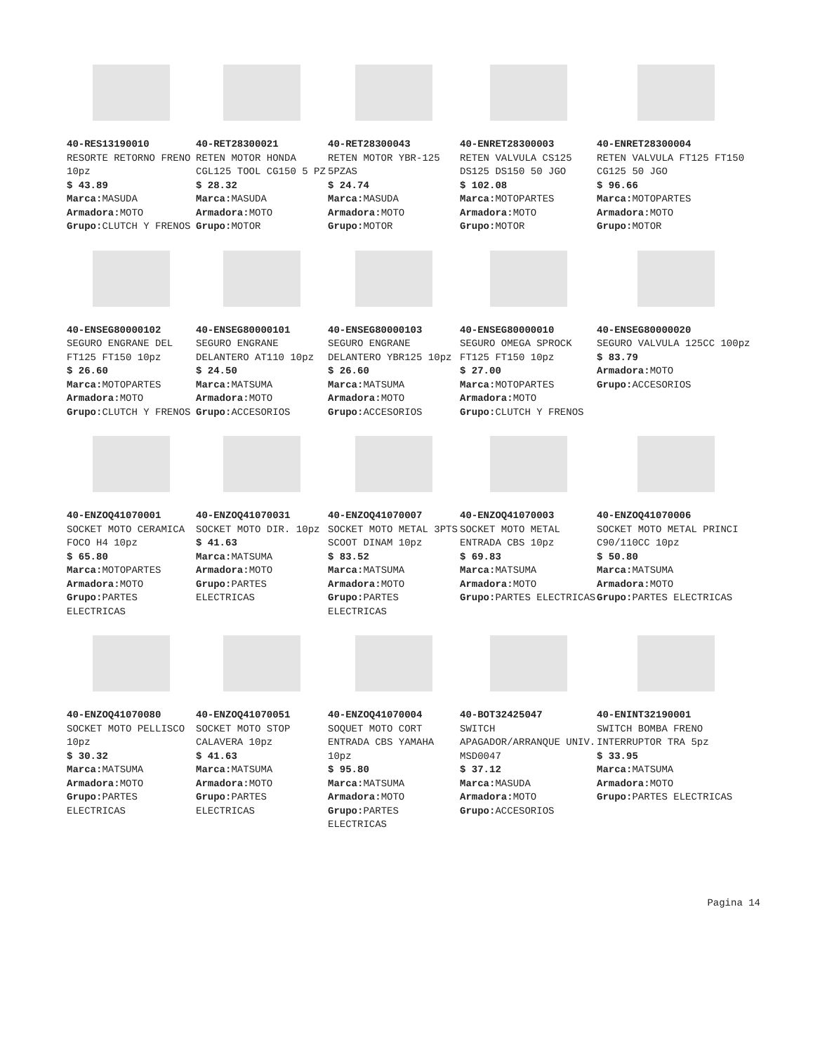40-RES13190010
RESORTE RETORNO FRENO 10pz
$ 43.89
Marca: MASUDA
Armadora: MOTO
Grupo: CLUTCH Y FRENOS
40-RET28300021
RETEN MOTOR HONDA CGL125 TOOL CG150 5 PZ
$ 28.32
Marca: MASUDA
Armadora: MOTO
Grupo: MOTOR
40-RET28300043
RETEN MOTOR YBR-125 5PZAS
$ 24.74
Marca: MASUDA
Armadora: MOTO
Grupo: MOTOR
40-ENRET28300003
RETEN VALVULA CS125 DS125 DS150 50 JGO
$ 102.08
Marca: MOTOPARTES
Armadora: MOTO
Grupo: MOTOR
40-ENRET28300004
RETEN VALVULA FT125 FT150 CG125 50 JGO
$ 96.66
Marca: MOTOPARTES
Armadora: MOTO
Grupo: MOTOR
40-ENSEG80000102
SEGURO ENGRANE DEL FT125 FT150 10pz
$ 26.60
Marca: MOTOPARTES
Armadora: MOTO
Grupo: CLUTCH Y FRENOS
40-ENSEG80000101
SEGURO ENGRANE DELANTERO AT110 10pz
$ 24.50
Marca: MATSUMA
Armadora: MOTO
Grupo: ACCESORIOS
40-ENSEG80000103
SEGURO ENGRANE DELANTERO YBR125 10pz
$ 26.60
Marca: MATSUMA
Armadora: MOTO
Grupo: ACCESORIOS
40-ENSEG80000010
SEGURO OMEGA SPROCK FT125 FT150 10pz
$ 27.00
Marca: MOTOPARTES
Armadora: MOTO
Grupo: CLUTCH Y FRENOS
40-ENSEG80000020
SEGURO VALVULA 125CC 100pz
$ 83.79
Armadora: MOTO
Grupo: ACCESORIOS
40-ENZOQ41070001
SOCKET MOTO CERAMICA FOCO H4 10pz
$ 65.80
Marca: MOTOPARTES
Armadora: MOTO
Grupo: PARTES ELECTRICAS
40-ENZOQ41070031
SOCKET MOTO DIR. 10pz
$ 41.63
Marca: MATSUMA
Armadora: MOTO
Grupo: PARTES ELECTRICAS
40-ENZOQ41070007
SOCKET MOTO METAL 3PTS SCOOT DINAM 10pz
$ 83.52
Marca: MATSUMA
Armadora: MOTO
Grupo: PARTES ELECTRICAS
40-ENZOQ41070003
SOCKET MOTO METAL ENTRADA CBS 10pz
$ 69.83
Marca: MATSUMA
Armadora: MOTO
Grupo: PARTES ELECTRICAS
40-ENZOQ41070006
SOCKET MOTO METAL PRINCI C90/110CC 10pz
$ 50.80
Marca: MATSUMA
Armadora: MOTO
Grupo: PARTES ELECTRICAS
40-ENZOQ41070080
SOCKET MOTO PELLISCO 10pz
$ 30.32
Marca: MATSUMA
Armadora: MOTO
Grupo: PARTES ELECTRICAS
40-ENZOQ41070051
SOCKET MOTO STOP CALAVERA 10pz
$ 41.63
Marca: MATSUMA
Armadora: MOTO
Grupo: PARTES ELECTRICAS
40-ENZOQ41070004
SOQUET MOTO CORT ENTRADA CBS YAMAHA 10pz
$ 95.80
Marca: MATSUMA
Armadora: MOTO
Grupo: PARTES ELECTRICAS
40-BOT32425047
SWITCH APAGADOR/ARRANQUE UNIV. MSD0047
$ 37.12
Marca: MASUDA
Armadora: MOTO
Grupo: ACCESORIOS
40-ENINT32190001
SWITCH BOMBA FRENO INTERRUPTOR TRA 5pz
$ 33.95
Marca: MATSUMA
Armadora: MOTO
Grupo: PARTES ELECTRICAS
Pagina 14